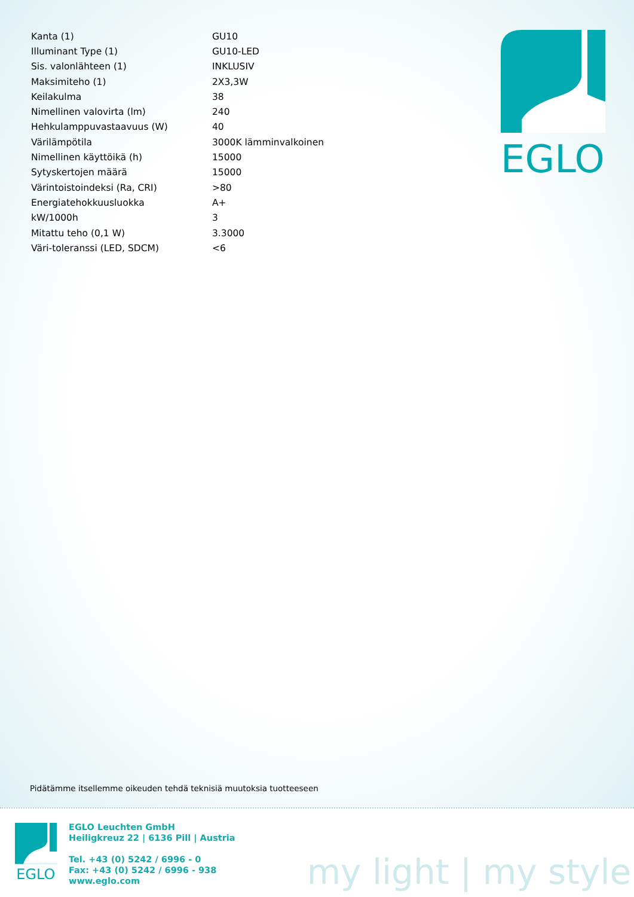| Kanta (1) | GU10 |
| Illuminant Type (1) | GU10-LED |
| Sis. valonlähteen (1) | INKLUSIV |
| Maksimiteho (1) | 2X3,3W |
| Keilakulma | 38 |
| Nimellinen valovirta (lm) | 240 |
| Hehkulamppuvastaavuus (W) | 40 |
| Värilämpötila | 3000K lämminvalkoinen |
| Nimellinen käyttöikä (h) | 15000 |
| Sytyskertojen määrä | 15000 |
| Värintoistoindeksi (Ra, CRI) | >80 |
| Energiatehokkuusluokka | A+ |
| kW/1000h | 3 |
| Mitattu teho (0,1 W) | 3.3000 |
| Väri-toleranssi (LED, SDCM) | <6 |
EGLO
Pidätämme itsellemme oikeuden tehdä teknisiä muutoksia tuotteeseen
EGLO
EGLO Leuchten GmbH
Heiligkreuz 22 | 6136 Pill | Austria
Tel. +43 (0) 5242 / 6996 - 0
Fax: +43 (0) 5242 / 6996 - 938
www.eglo.com
my light | my style